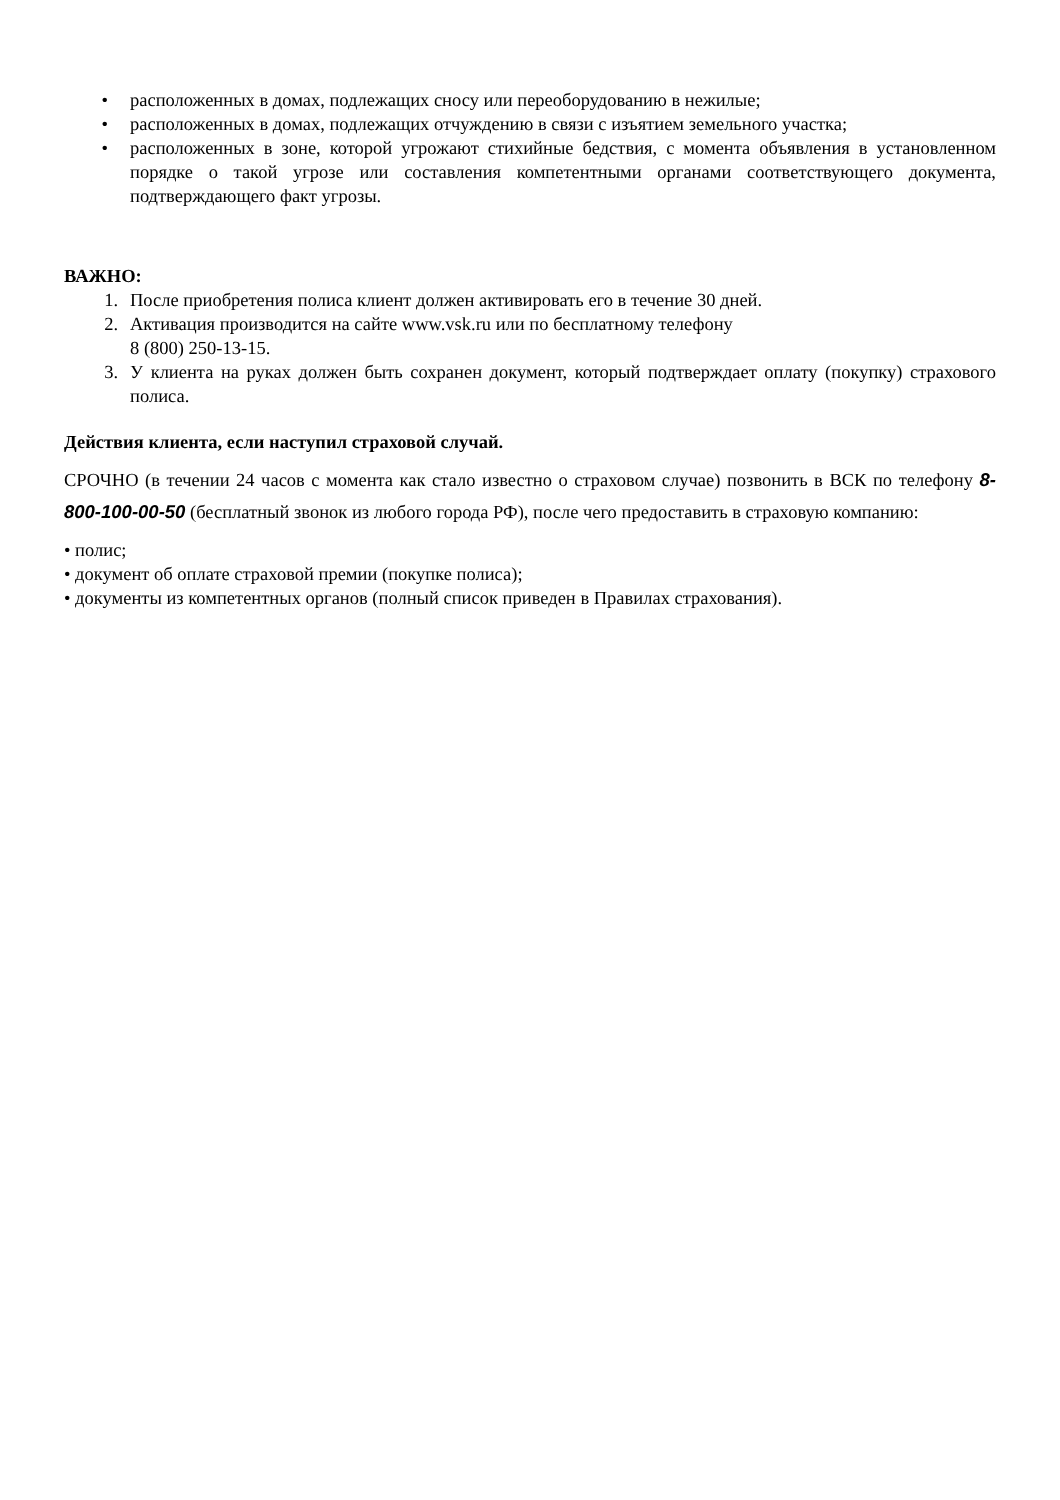• расположенных в домах, подлежащих сносу или переоборудованию в нежилые;
• расположенных в домах, подлежащих отчуждению в связи с изъятием земельного участка;
• расположенных в зоне, которой угрожают стихийные бедствия, с момента объявления в установленном порядке о такой угрозе или составления компетентными органами соответствующего документа, подтверждающего факт угрозы.
ВАЖНО:
1. После приобретения полиса клиент должен активировать его в течение 30 дней.
2. Активация производится на сайте www.vsk.ru или по бесплатному телефону
8 (800) 250-13-15.
3. У клиента на руках должен быть сохранен документ, который подтверждает оплату (покупку) страхового полиса.
Действия клиента, если наступил страховой случай.
СРОЧНО (в течении 24 часов с момента как стало известно о страховом случае) позвонить в ВСК по телефону 8-800-100-00-50 (бесплатный звонок из любого города РФ), после чего предоставить в страховую компанию:
• полис;
• документ об оплате страховой премии (покупке полиса);
• документы из компетентных органов (полный список приведен в Правилах страхования).